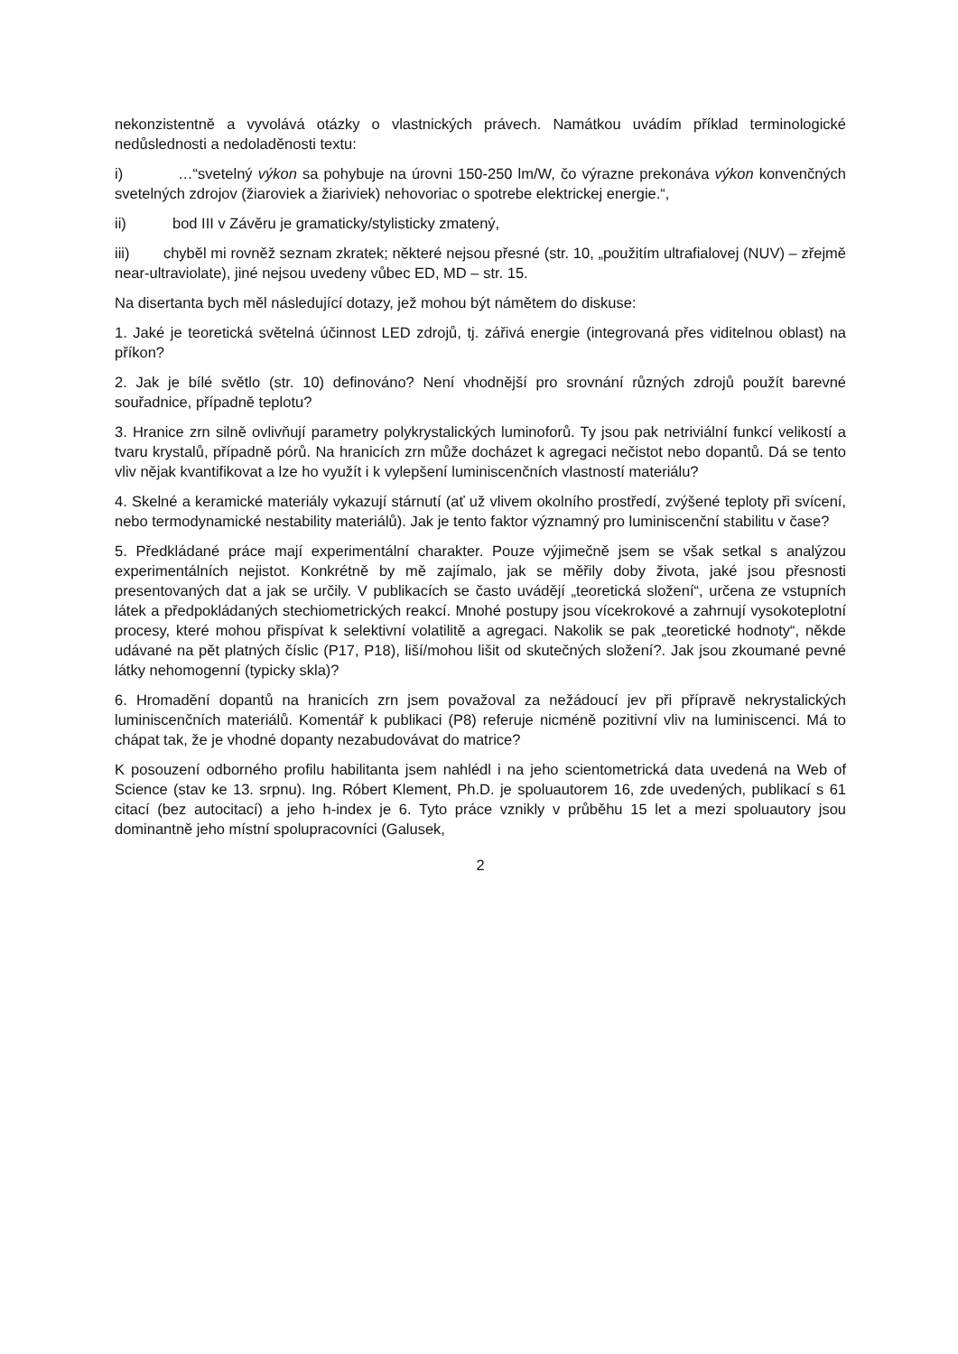nekonzistentně a vyvolává otázky o vlastnických právech. Namátkou uvádím příklad terminologické nedůslednosti a nedoladěnosti textu:
i) …“svetelný výkon sa pohybuje na úrovni 150-250 lm/W, čo výrazne prekonáva výkon konvenčných svetelných zdrojov (žiaroviek a žiariviek) nehovoriac o spotrebe elektrickej energie.“,
ii) bod III v Závěru je gramaticky/stylisticky zmatený,
iii) chyběl mi rovněž seznam zkratek; některé nejsou přesné (str. 10, „použitím ultrafialovej (NUV) – zřejmě near-ultraviolate), jiné nejsou uvedeny vůbec ED, MD – str. 15.
Na disertanta bych měl následující dotazy, jež mohou být námětem do diskuse:
1. Jaké je teoretická světelná účinnost LED zdrojů, tj. zářivá energie (integrovaná přes viditelnou oblast) na příkon?
2. Jak je bílé světlo (str. 10) definováno? Není vhodnější pro srovnání různých zdrojů použít barevné souřadnice, případně teplotu?
3. Hranice zrn silně ovlivňují parametry polykrystalických luminoforů. Ty jsou pak netriviální funkcí velikostí a tvaru krystalů, případně pórů. Na hranicích zrn může docházet k agregaci nečistot nebo dopantů. Dá se tento vliv nějak kvantifikovat a lze ho využít i k vylepšení luminiscenčních vlastností materiálu?
4. Skelné a keramické materiály vykazují stárnutí (ať už vlivem okolního prostředí, zvýšené teploty při svícení, nebo termodynamické nestability materiálů). Jak je tento faktor významný pro luminiscenční stabilitu v čase?
5. Předkládané práce mají experimentální charakter. Pouze výjimečně jsem se však setkal s analýzou experimentálních nejistot. Konkrétně by mě zajímalo, jak se měřily doby života, jaké jsou přesnosti presentovaných dat a jak se určily. V publikacích se často uvádějí „teoretická složení“, určena ze vstupních látek a předpokládaných stechiometrických reakcí. Mnohé postupy jsou vícekrokové a zahrnují vysokoteplotní procesy, které mohou přispívat k selektivní volatilitě a agregaci. Nakolik se pak „teoretické hodnoty“, někde udávané na pět platných číslic (P17, P18), liší/mohou lišit od skutečných složení?. Jak jsou zkoumané pevné látky nehomogenní (typicky skla)?
6. Hromadění dopantů na hranicích zrn jsem považoval za nežádoucí jev při přípravě nekrystalických luminiscenčních materiálů. Komentář k publikaci (P8) referuje nicméně pozitivní vliv na luminiscenci. Má to chápat tak, že je vhodné dopanty nezabudovávat do matrice?
K posouzení odborného profilu habilitanta jsem nahlédl i na jeho scientometrická data uvedená na Web of Science (stav ke 13. srpnu). Ing. Róbert Klement, Ph.D. je spoluautorem 16, zde uvedených, publikací s 61 citací (bez autocitací) a jeho h-index je 6. Tyto práce vznikly v průběhu 15 let a mezi spoluautory jsou dominantně jeho místní spolupracovníci (Galusek,
2